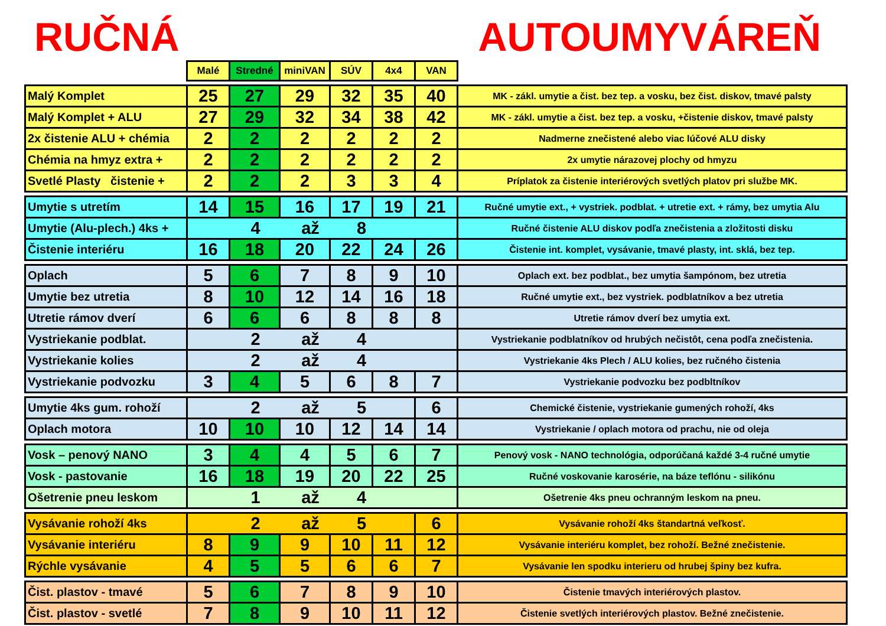RUČNÁ AUTOUMYVÁREŇ
| | Malé | Stredné | miniVAN | SÚV | 4x4 | VAN | |
| Malý Komplet | 25 | 27 | 29 | 32 | 35 | 40 | MK - zákl. umytie a čist. bez tep. a vosku, bez čist. diskov, tmavé palsty |
| Malý Komplet + ALU | 27 | 29 | 32 | 34 | 38 | 42 | MK - zákl. umytie a čist. bez tep. a vosku, +čistenie diskov, tmavé palsty |
| 2x čistenie ALU + chémia | 2 | 2 | 2 | 2 | 2 | 2 | Nadmerne znečistené alebo viac lúčové ALU disky |
| Chémia na hmyz extra + | 2 | 2 | 2 | 2 | 2 | 2 | 2x umytie nárazovej plochy od hmyzu |
| Svetlé Plasty čistenie + | 2 | 2 | 2 | 3 | 3 | 4 | Príplatok za čistenie interiérových svetlých platov pri službe MK. |
| Umytie s utretím | 14 | 15 | 16 | 17 | 19 | 21 | Ručné umytie ext., + vystriek. podblat. + utretie ext. + rámy, bez umytia Alu |
| Umytie (Alu-plech.) 4ks + | 4 až 8 | | | | | | Ručné čistenie ALU diskov podľa znečistenia a zložitosti disku |
| Čistenie interiéru | 16 | 18 | 20 | 22 | 24 | 26 | Čistenie int. komplet, vysávanie, tmavé plasty, int. sklá, bez tep. |
| Oplach | 5 | 6 | 7 | 8 | 9 | 10 | Oplach ext. bez podblat., bez umytia šampónom, bez utretia |
| Umytie bez utretia | 8 | 10 | 12 | 14 | 16 | 18 | Ručné umytie ext., bez vystriek. podblatníkov a bez utretia |
| Utretie rámov dverí | 6 | 6 | 6 | 8 | 8 | 8 | Utretie rámov dverí bez umytia ext. |
| Vystriekanie podblat. | 2 až 4 | | | | | | Vystriekanie podblatníkov od hrubých nečistôt, cena podľa znečistenia. |
| Vystriekanie kolies | 2 až 4 | | | | | | Vystriekanie 4ks Plech / ALU kolies, bez ručného čistenia |
| Vystriekanie podvozku | 3 | 4 | 5 | 6 | 8 | 7 | Vystriekanie podvozku bez podbltníkov |
| Umytie 4ks gum. rohoží | 2 až 5 | | | | | 6 | Chemické čistenie, vystriekanie gumených rohoží, 4ks |
| Oplach motora | 10 | 10 | 10 | 12 | 14 | 14 | Vystriekanie / oplach motora od prachu, nie od oleja |
| Vosk – penový NANO | 3 | 4 | 4 | 5 | 6 | 7 | Penový vosk - NANO technológia, odporúčaná každé 3-4 ručné umytie |
| Vosk - pastovanie | 16 | 18 | 19 | 20 | 22 | 25 | Ručné voskovanie karosérie, na báze teflónu - silikónu |
| Ošetrenie pneu leskom | 1 až 4 | | | | | | Ošetrenie 4ks pneu ochranným leskom na pneu. |
| Vysávanie rohoží 4ks | 2 až 5 | | | | | 6 | Vysávanie rohoží 4ks štandartná veľkosť. |
| Vysávanie interiéru | 8 | 9 | 9 | 10 | 11 | 12 | Vysávanie interiéru komplet, bez rohoží. Bežné znečistenie. |
| Rýchle vysávanie | 4 | 5 | 5 | 6 | 6 | 7 | Vysávanie len spodku interieru od hrubej špiny bez kufra. |
| Čist. plastov - tmavé | 5 | 6 | 7 | 8 | 9 | 10 | Čistenie tmavých interiérových plastov. |
| Čist. plastov - svetlé | 7 | 8 | 9 | 10 | 11 | 12 | Čistenie svetlých interiérových plastov. Bežné znečistenie. |